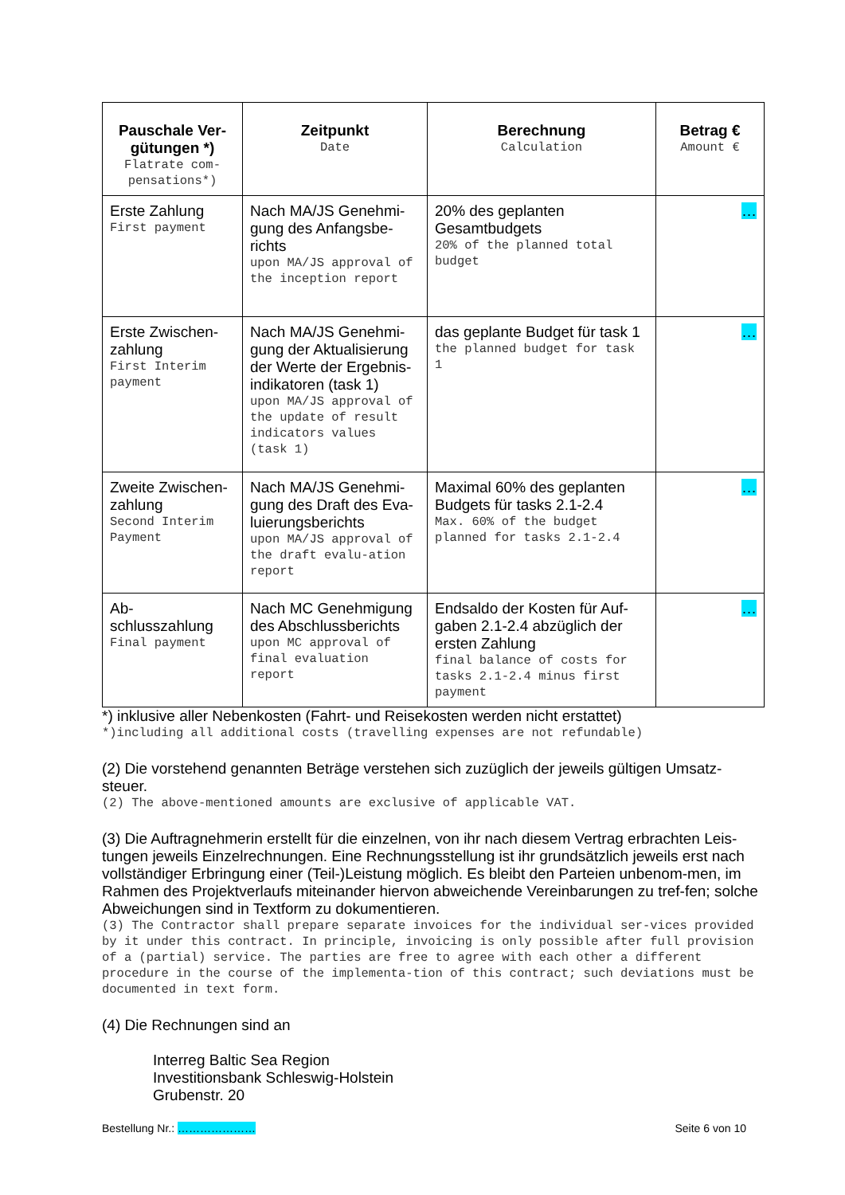| Pauschale Ver-gütungen *) Flatrate com-pensations*) | Zeitpunkt Date | Berechnung Calculation | Betrag € Amount € |
| --- | --- | --- | --- |
| Erste Zahlung First payment | Nach MA/JS Genehmi-gung des Anfangsbe-richts upon MA/JS approval of the inception report | 20% des geplanten Gesamtbudgets 20% of the planned total budget | … |
| Erste Zwischen-zahlung First Interim payment | Nach MA/JS Genehmi-gung der Aktualisierung der Werte der Ergebnis-indikatoren (task 1) upon MA/JS approval of the update of result indicators values (task 1) | das geplante Budget für task 1 the planned budget for task 1 | … |
| Zweite Zwischen-zahlung Second Interim Payment | Nach MA/JS Genehmi-gung des Draft des Eva-luierungsberichts upon MA/JS approval of the draft evalu-ation report | Maximal 60% des geplanten Budgets für tasks 2.1-2.4 Max. 60% of the budget planned for tasks 2.1-2.4 | … |
| Ab-schlusszahlung Final payment | Nach MC Genehmigung des Abschlussberichts upon MC approval of final evaluation report | Endsaldo der Kosten für Auf-gaben 2.1-2.4 abzüglich der ersten Zahlung final balance of costs for tasks 2.1-2.4 minus first payment | … |
*) inklusive aller Nebenkosten (Fahrt- und Reisekosten werden nicht erstattet)
*)including all additional costs (travelling expenses are not refundable)
(2) Die vorstehend genannten Beträge verstehen sich zuzüglich der jeweils gültigen Umsatz-steuer.
(2) The above-mentioned amounts are exclusive of applicable VAT.
(3) Die Auftragnehmerin erstellt für die einzelnen, von ihr nach diesem Vertrag erbrachten Leis-tungen jeweils Einzelrechnungen. Eine Rechnungsstellung ist ihr grundsätzlich jeweils erst nach vollständiger Erbringung einer (Teil-)Leistung möglich. Es bleibt den Parteien unbenom-men, im Rahmen des Projektverlaufs miteinander hiervon abweichende Vereinbarungen zu tref-fen; solche Abweichungen sind in Textform zu dokumentieren.
(3) The Contractor shall prepare separate invoices for the individual ser-vices provided by it under this contract. In principle, invoicing is only possible after full provision of a (partial) service. The parties are free to agree with each other a different procedure in the course of the implementa-tion of this contract; such deviations must be documented in text form.
(4) Die Rechnungen sind an
Interreg Baltic Sea Region
Investitionsbank Schleswig-Holstein
Grubenstr. 20
Bestellung Nr.: ………………… Seite 6 von 10